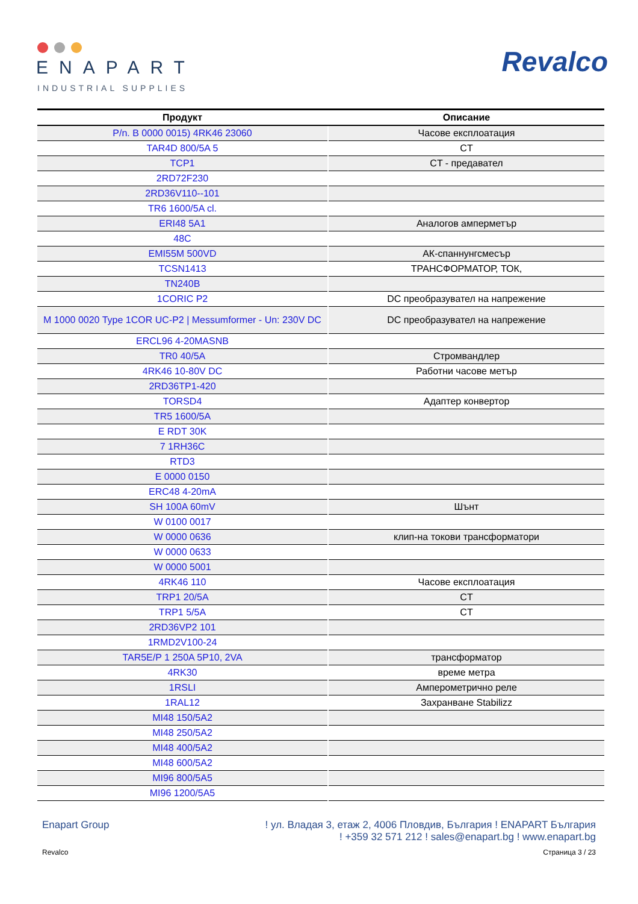ENAPART
INDUSTRIAL SUPPLIES
Revalco
| Продукт | Описание |
| --- | --- |
| P/n. B 0000 0015) 4RK46 23060 | Часове експлоатация |
| TAR4D 800/5A 5 | CT |
| TCP1 | CT - предавател |
| 2RD72F230 | |
| 2RD36V110--101 | |
| TR6 1600/5A cl. | |
| ERI48 5A1 | Аналогов амперметър |
| 48C | |
| EMI55M 500VD | АК-спаннунгсмесър |
| TCSN1413 | ТРАНСФОРМАТОР, ТОК, |
| TN240B | |
| 1CORIC P2 | DC преобразувател на напрежение |
| M 1000 0020 Type 1COR UC-P2 / Messumformer - Un: 230V DC | DC преобразувател на напрежение |
| ERCL96 4-20MASNB | |
| TR0 40/5A | Стромвандлер |
| 4RK46 10-80V DC | Работни часове метър |
| 2RD36TP1-420 | |
| TORSD4 | Адаптер конвертор |
| TR5 1600/5A | |
| E RDT 30K | |
| 7 1RH36C | |
| RTD3 | |
| E 0000 0150 | |
| ERC48 4-20mA | |
| SH 100A 60mV | Шънт |
| W 0100 0017 | |
| W 0000 0636 | клип-на токови трансформатори |
| W 0000 0633 | |
| W 0000 5001 | |
| 4RK46 110 | Часове експлоатация |
| TRP1 20/5A | CT |
| TRP1 5/5A | CT |
| 2RD36VP2 101 | |
| 1RMD2V100-24 | |
| TAR5E/P 1 250A 5P10, 2VA | трансформатор |
| 4RK30 | време метра |
| 1RSLI | Амперометрично реле |
| 1RAL12 | Захранване Stabilizz |
| MI48 150/5A2 | |
| MI48 250/5A2 | |
| MI48 400/5A2 | |
| MI48 600/5A2 | |
| MI96 800/5A5 | |
| MI96 1200/5A5 | |
Enapart Group ! ул. Владая 3, етаж 2, 4006 Пловдив, България ! ENAPART България
! +359 32 571 212 ! sales@enapart.bg ! www.enapart.bg
Revalco Страница 3 / 23